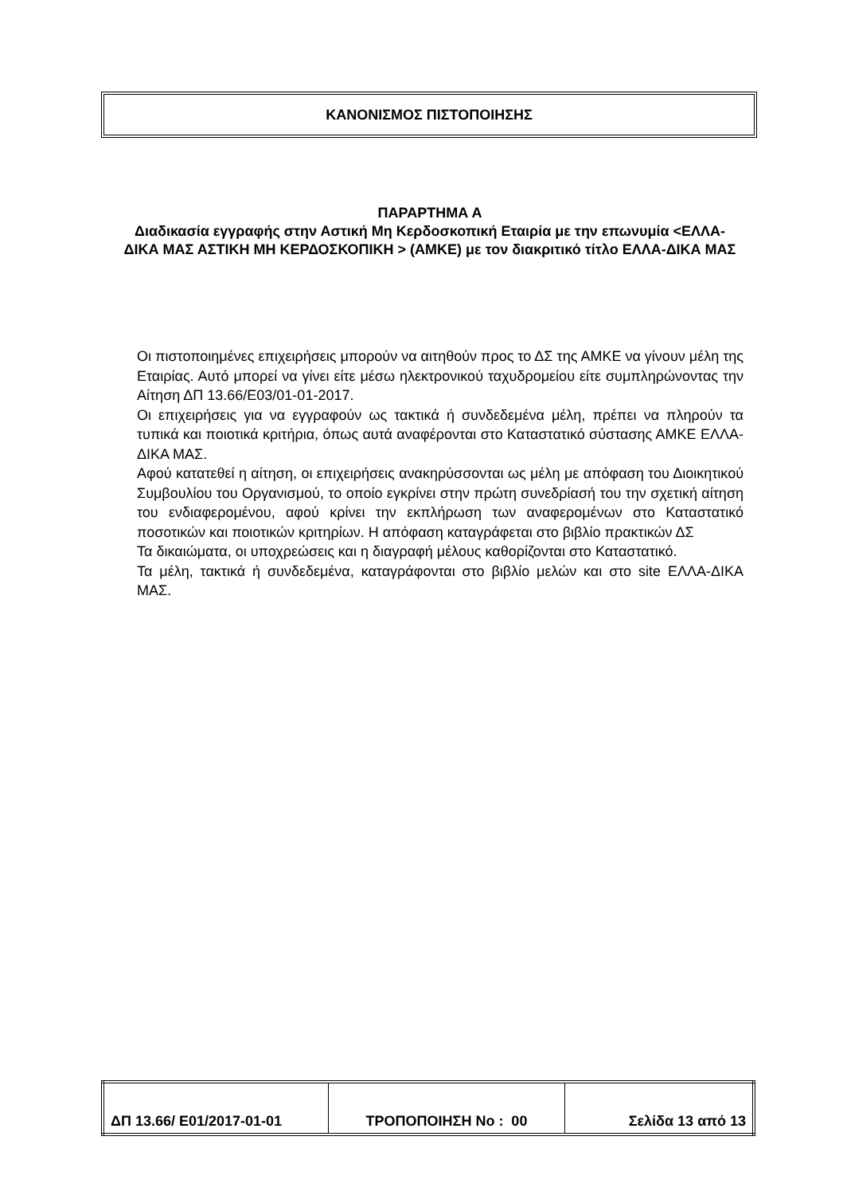ΚΑΝΟΝΙΣΜΟΣ ΠΙΣΤΟΠΟΙΗΣΗΣ
ΠΑΡΑΡΤΗΜΑ Α
Διαδικασία εγγραφής στην Αστική Μη Κερδοσκοπική Εταιρία με την επωνυμία <ΕΛΛΑ-ΔΙΚΑ ΜΑΣ ΑΣΤΙΚΗ ΜΗ ΚΕΡΔΟΣΚΟΠΙΚΗ > (ΑΜΚΕ) με τον διακριτικό τίτλο ΕΛΛΑ-ΔΙΚΑ ΜΑΣ
Οι πιστοποιημένες επιχειρήσεις μπορούν να αιτηθούν προς το ΔΣ της ΑΜΚΕ να γίνουν μέλη της Εταιρίας. Αυτό μπορεί να γίνει είτε μέσω ηλεκτρονικού ταχυδρομείου είτε συμπληρώνοντας την Αίτηση ΔΠ 13.66/Ε03/01-01-2017.
Οι επιχειρήσεις για να εγγραφούν ως τακτικά ή συνδεδεμένα μέλη, πρέπει να πληρούν τα τυπικά και ποιοτικά κριτήρια, όπως αυτά αναφέρονται στο Καταστατικό σύστασης ΑΜΚΕ ΕΛΛΑ-ΔΙΚΑ ΜΑΣ.
Αφού κατατεθεί η αίτηση, οι επιχειρήσεις ανακηρύσσονται ως μέλη με απόφαση του Διοικητικού Συμβουλίου του Οργανισμού, το οποίο εγκρίνει στην πρώτη συνεδρίασή του την σχετική αίτηση του ενδιαφερομένου, αφού κρίνει την εκπλήρωση των αναφερομένων στο Καταστατικό ποσοτικών και ποιοτικών κριτηρίων. Η απόφαση καταγράφεται στο βιβλίο πρακτικών ΔΣ
Τα δικαιώματα, οι υποχρεώσεις και η διαγραφή μέλους καθορίζονται στο Καταστατικό.
Τα μέλη, τακτικά ή συνδεδεμένα, καταγράφονται στο βιβλίο μελών και στο site ΕΛΛΑ-ΔΙΚΑ ΜΑΣ.
| ΔΠ 13.66/ Ε01/2017-01-01 | ΤΡΟΠΟΠΟΙΗΣΗ Νο : 00 | Σελίδα 13 από 13 |